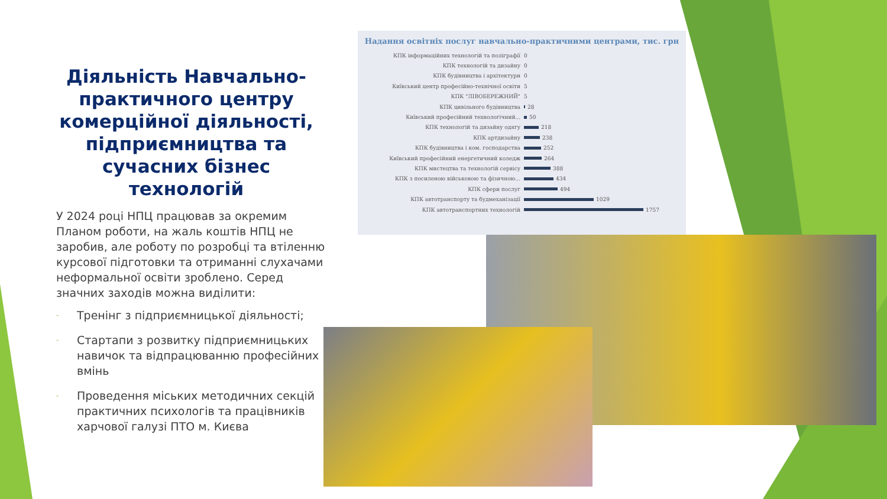Діяльність Навчально-практичного центру комерційної діяльності, підприємництва та сучасних бізнес технологій
У 2024 році НПЦ працював за окремим Планом роботи, на жаль коштів НПЦ не заробив, але роботу по розробці та втіленню курсової підготовки та отриманні слухачами неформальної освіти зроблено. Серед значних заходів можна виділити:
- Тренінг з підприємницької діяльності;
- Стартапи з розвитку підприємницьких навичок та відпрацюванню професійних вмінь
- Проведення міських методичних секцій практичних психологів та працівників харчової галузі ПТО м. Києва
Надання освітніх послуг навчально-практичними центрами, тис. грн
КПК інформаційних технологій та поліграфії
0
КПК технологій та дизайну
0
КПК будівництва і архітектури
0
Київський центр професійно-технічної освіти
5
КПК "ЛІВОБЕРЕЖНИЙ"
5
КПК цивільного будівництва
28
Київський професійний технологічний...
50
КПК технологій та дизайну одягу
218
КПК артдизайну
238
КПК будівництва і ком. господарства
252
Київський професійний енергетичний коледж
264
КПК мистецтва та технологій сервісу
388
КПК з посиленою військовою та фізичною...
434
КПК сфери послуг
494
КПК автотранспорту та будмеханізації
1029
КПК автотранспортних технологій
1757